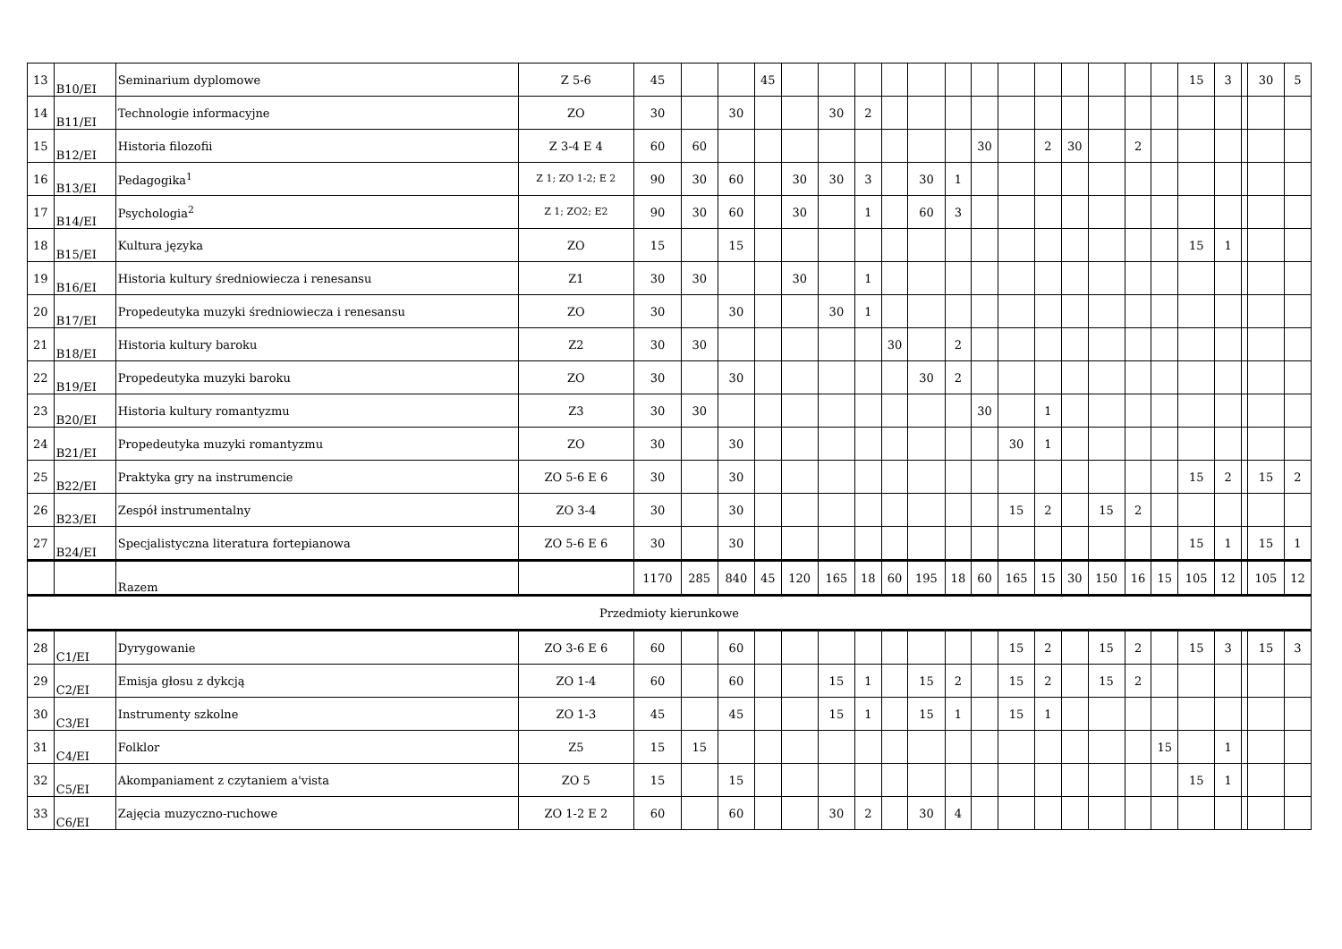| 13 | B10/EI | Seminarium dyplomowe | Z 5-6 | 45 | | | 45 | | | | | | | | | | | | | | 15 | 3 | | 30 | 5 |
| 14 | B11/EI | Technologie informacyjne | ZO | 30 | | 30 | | | 30 | 2 | | | | | | | | | | | | | | | |
| 15 | B12/EI | Historia filozofii | Z 3-4 E 4 | 60 | 60 | | | | | | | | | 30 | | 2 | 30 | | 2 | | | | | | |
| 16 | B13/EI | Pedagogika<sup>1</sup> | Z 1; ZO 1-2; E 2 | 90 | 30 | 60 | | 30 | 30 | 3 | | 30 | 1 | | | | | | | | | | | | |
| 17 | B14/EI | Psychologia<sup>2</sup> | Z 1; ZO2; E2 | 90 | 30 | 60 | | 30 | | 1 | | 60 | 3 | | | | | | | | | | | | |
| 18 | B15/EI | Kultura języka | ZO | 15 | | 15 | | | | | | | | | | | | | | | 15 | 1 | | | |
| 19 | B16/EI | Historia kultury średniowiecza i renesansu | Z1 | 30 | 30 | | | 30 | | 1 | | | | | | | | | | | | | | | |
| 20 | B17/EI | Propedeutyka muzyki średniowiecza i renesansu | ZO | 30 | | 30 | | | 30 | 1 | | | | | | | | | | | | | | | |
| 21 | B18/EI | Historia kultury baroku | Z2 | 30 | 30 | | | | | | 30 | | 2 | | | | | | | | | | | | |
| 22 | B19/EI | Propedeutyka muzyki baroku | ZO | 30 | | 30 | | | | | | 30 | 2 | | | | | | | | | | | | |
| 23 | B20/EI | Historia kultury romantyzmu | Z3 | 30 | 30 | | | | | | | | | 30 | | 1 | | | | | | | | | |
| 24 | B21/EI | Propedeutyka muzyki romantyzmu | ZO | 30 | | 30 | | | | | | | | | 30 | 1 | | | | | | | | | |
| 25 | B22/EI | Praktyka gry na instrumencie | ZO 5-6 E 6 | 30 | | 30 | | | | | | | | | | | | | | | 15 | 2 | | 15 | 2 |
| 26 | B23/EI | Zespół instrumentalny | ZO 3-4 | 30 | | 30 | | | | | | | | | 15 | 2 | | 15 | 2 | | | | | | |
| 27 | B24/EI | Specjalistyczna literatura fortepianowa | ZO 5-6 E 6 | 30 | | 30 | | | | | | | | | | | | | | | 15 | 1 | | 15 | 1 |
| | | Razem | | 1170 | 285 | 840 | 45 | 120 | 165 | 18 | 60 | 195 | 18 | 60 | 165 | 15 | 30 | 150 | 16 | 15 | 105 | 12 | | 105 | 12 |
| Przedmioty kierunkowe | | | | | | | | | | | | | | | | | | | | | | | | | |
| 28 | C1/EI | Dyrygowanie | ZO 3-6 E 6 | 60 | | 60 | | | | | | | | | 15 | 2 | | 15 | 2 | | 15 | 3 | | 15 | 3 |
| 29 | C2/EI | Emisja głosu z dykcją | ZO 1-4 | 60 | | 60 | | | 15 | 1 | | 15 | 2 | | 15 | 2 | | 15 | 2 | | | | | | |
| 30 | C3/EI | Instrumenty szkolne | ZO 1-3 | 45 | | 45 | | | 15 | 1 | | 15 | 1 | | 15 | 1 | | | | | | | | | |
| 31 | C4/EI | Folklor | Z5 | 15 | 15 | | | | | | | | | | | | | | | 15 | | 1 | | | |
| 32 | C5/EI | Akompaniament z czytaniem a'vista | ZO 5 | 15 | | 15 | | | | | | | | | | | | | | | 15 | 1 | | | |
| 33 | C6/EI | Zajęcia muzyczno-ruchowe | ZO 1-2 E 2 | 60 | | 60 | | | 30 | 2 | | 30 | 4 | | | | | | | | | | | | |